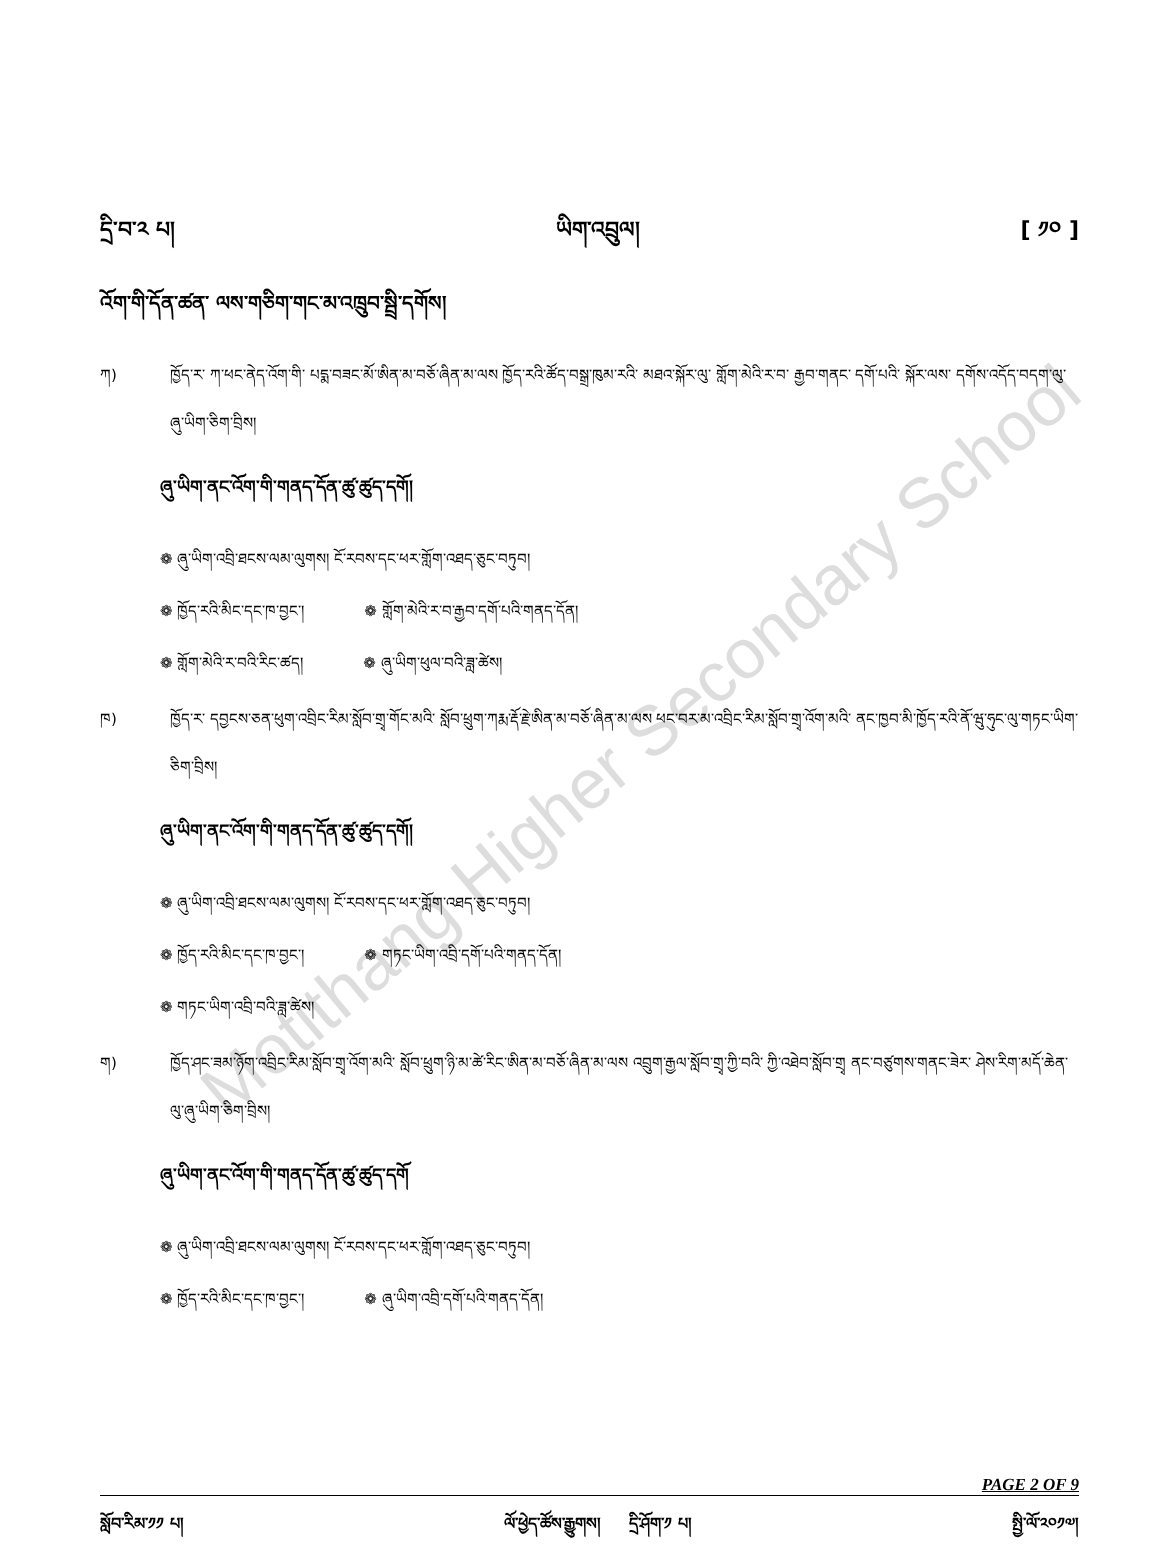Motithang Higher Secondary School
དྲི་བ་༢ པ། ཡིག་འབྲུལ། [ ༡༠ ]
འོག་གི་དོན་ཚན་ ལས་གཅིག་གང་མ་འཁྲུབ་སྦྲི་དགོས།
ཀ) ཁྱོད་ར་ ཀ་ཕང་ནེད་འོག་གི་ པདྨ་བཟང་མོ་ཨིན་མ་བཅོ་ཞིན་མ་ལས ཁྱོད་རའི་ཚོད་བསྒྲ་ཁུམ་རའི་ མཐའ་སྐོར་ལུ་ གློག་མེའི་ར་བ་ རྒྱབ་གནང་ དགོ་པའི་ སྐོར་ལས་ དགོས་འདོད་བདག་ལུ་ ཞུ་ཡིག་ཅིག་བྲིས།
ཞུ་ཡིག་ནང་འོག་གི་གནད་དོན་ཚུ་ཚུད་དགོ།
❁ ཞུ་ཡིག་འབྲི་ཐངས་ལམ་ལུགས། ངོ་རབས་དང་ཕར་གློག་འཐད་ཅུང་བཏུབ།
❁ ཁྱོད་རའི་མིང་དང་ཁ་བྱང་། ❁ གློག་མེའི་ར་བ་རྒྱབ་དགོ་པའི་གནད་དོན།
❁ གློག་མེའི་ར་བའི་རིང་ཚད། ❁ ཞུ་ཡིག་ཕུལ་བའི་ཟླ་ཚེས།
ཁ) ཁྱོད་ར་ དབྱངས་ཅན་ཕུག་འབྲིང་རིམ་སློབ་གྲྭ་གོང་མའི་ སློབ་ཕྲུག་ཀརྨ་རྡོ་རྗེ་ཨིན་མ་བཅོ་ཞིན་མ་ལས ཕང་བར་མ་འབྲིང་རིམ་སློབ་གྲྭ་འོག་མའི་ ནང་ཁྱབ་མི་ཁྱོད་རའི་ནོ་ཝུ་ཧུང་ལུ་གཏང་ཡིག་ཅིག་བྲིས།
ཞུ་ཡིག་ནང་འོག་གི་གནད་དོན་ཚུ་ཚུད་དགོ།
❁ ཞུ་ཡིག་འབྲི་ཐངས་ལམ་ལུགས། ངོ་རབས་དང་ཕར་གློག་འཐད་ཅུང་བཏུབ།
❁ ཁྱོད་རའི་མིང་དང་ཁ་བྱང་། ❁ གཏང་ཡིག་འབྲི་དགོ་པའི་གནད་དོན།
❁ གཏང་ཡིག་འབྲི་བའི་ཟླ་ཚེས།
ག) ཁྱོད་ཤང་ཟམ་ཉོག་འབྲིང་རིམ་སློབ་གྲྭ་འོག་མའི་ སློབ་ཕྲུག་ཉི་མ་ཚེ་རིང་ཨིན་མ་བཅོ་ཞིན་མ་ལས འབྲུག་རྒྱལ་སློབ་གྲྭ་ཀྱི་བའི་ ཀྱི་འཐེབ་སློབ་གྲྭ ནང་བཙུགས་གནང་ཟེར་ ཤེས་རིག་མདོ་ཆེན་ལུ་ཞུ་ཡིག་ཅིག་བྲིས།
ཞུ་ཡིག་ནང་འོག་གི་གནད་དོན་ཚུ་ཚུད་དགོ
❁ ཞུ་ཡིག་འབྲི་ཐངས་ལམ་ལུགས། ངོ་རབས་དང་ཕར་གློག་འཐད་ཅུང་བཏུབ།
❁ ཁྱོད་རའི་མིང་དང་ཁ་བྱང་། ❁ ཞུ་ཡིག་འབྲི་དགོ་པའི་གནད་དོན།
PAGE 2 OF 9
སློབ་རིམ་༡༡ པ། ལོ་ཕྱེད་ཚོས་རྒྱུགས། དྲི་ཤོག་༡ པ། སྤྱི་ལོ་༢༠༡༧།